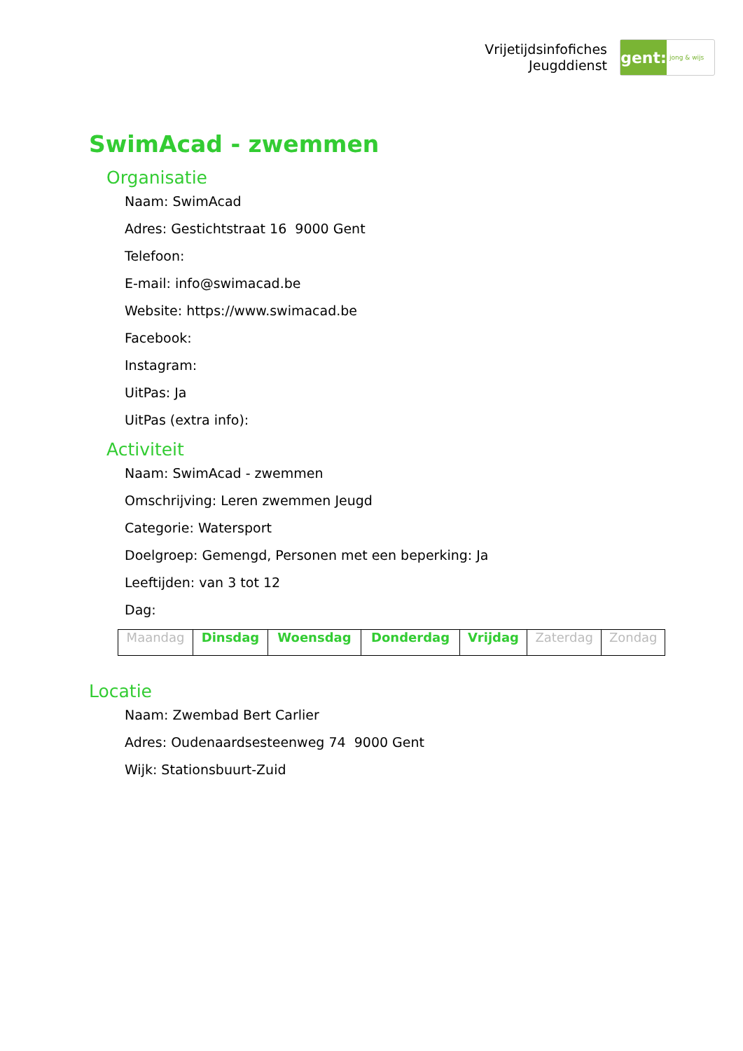Vrijetijdsinfofiches
Jeugddienst
gent:
jong & wijs
SwimAcad - zwemmen
Organisatie
Naam: SwimAcad
Adres: Gestichtstraat 16 9000 Gent
Telefoon:
E-mail: info@swimacad.be
Website: https://www.swimacad.be
Facebook:
Instagram:
UitPas: Ja
UitPas (extra info):
Activiteit
Naam: SwimAcad - zwemmen
Omschrijving: Leren zwemmen Jeugd
Categorie: Watersport
Doelgroep: Gemengd, Personen met een beperking: Ja
Leeftijden: van 3 tot 12
Dag:
| Maandag | Dinsdag | Woensdag | Donderdag | Vrijdag | Zaterdag | Zondag |
Locatie
Naam: Zwembad Bert Carlier
Adres: Oudenaardsesteenweg 74 9000 Gent
Wijk: Stationsbuurt-Zuid